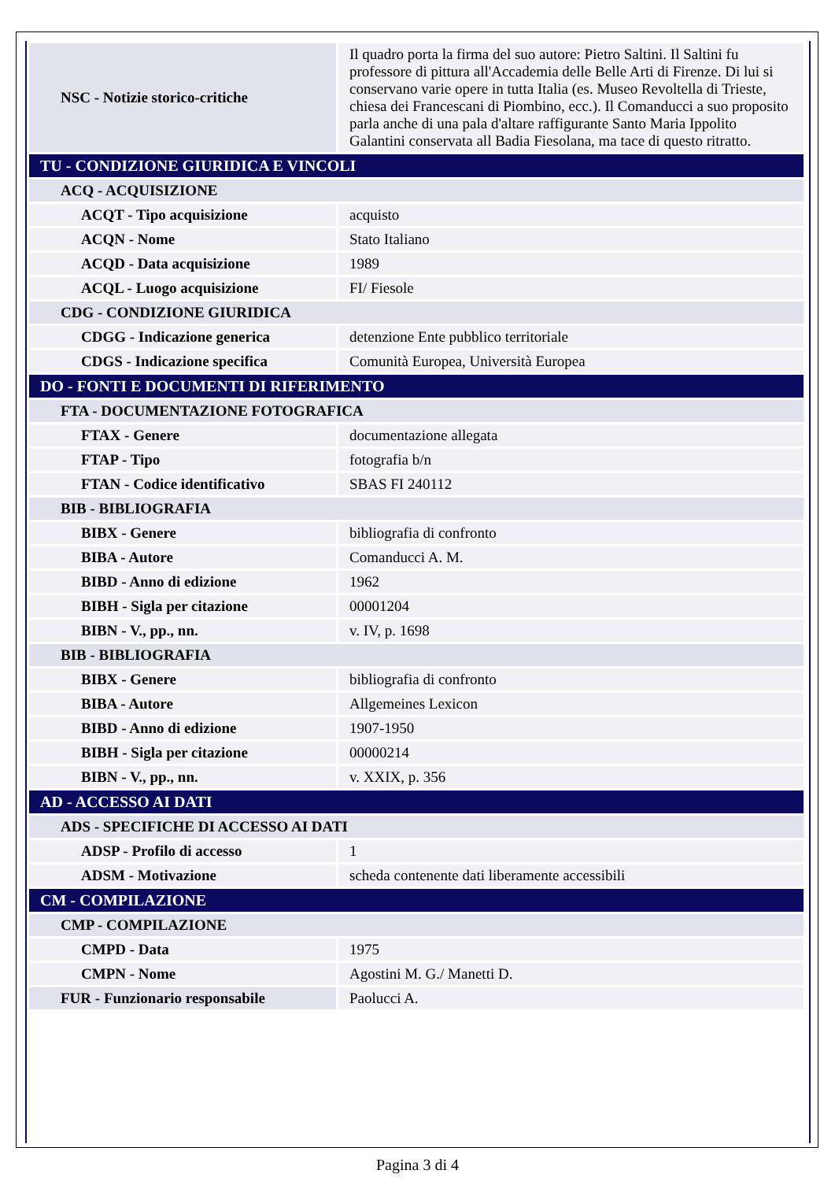| NSC - Notizie storico-critiche | Il quadro porta la firma del suo autore: Pietro Saltini. Il Saltini fu professore di pittura all'Accademia delle Belle Arti di Firenze. Di lui si conservano varie opere in tutta Italia (es. Museo Revoltella di Trieste, chiesa dei Francescani di Piombino, ecc.). Il Comanducci a suo proposito parla anche di una pala d'altare raffigurante Santo Maria Ippolito Galantini conservata all Badia Fiesolana, ma tace di questo ritratto. |
| TU - CONDIZIONE GIURIDICA E VINCOLI | |
| ACQ - ACQUISIZIONE | |
| ACQT - Tipo acquisizione | acquisto |
| ACQN - Nome | Stato Italiano |
| ACQD - Data acquisizione | 1989 |
| ACQL - Luogo acquisizione | FI/ Fiesole |
| CDG - CONDIZIONE GIURIDICA | |
| CDGG - Indicazione generica | detenzione Ente pubblico territoriale |
| CDGS - Indicazione specifica | Comunità Europea, Università Europea |
| DO - FONTI E DOCUMENTI DI RIFERIMENTO | |
| FTA - DOCUMENTAZIONE FOTOGRAFICA | |
| FTAX - Genere | documentazione allegata |
| FTAP - Tipo | fotografia b/n |
| FTAN - Codice identificativo | SBAS FI 240112 |
| BIB - BIBLIOGRAFIA | |
| BIBX - Genere | bibliografia di confronto |
| BIBA - Autore | Comanducci A. M. |
| BIBD - Anno di edizione | 1962 |
| BIBH - Sigla per citazione | 00001204 |
| BIBN - V., pp., nn. | v. IV, p. 1698 |
| BIB - BIBLIOGRAFIA | |
| BIBX - Genere | bibliografia di confronto |
| BIBA - Autore | Allgemeines Lexicon |
| BIBD - Anno di edizione | 1907-1950 |
| BIBH - Sigla per citazione | 00000214 |
| BIBN - V., pp., nn. | v. XXIX, p. 356 |
| AD - ACCESSO AI DATI | |
| ADS - SPECIFICHE DI ACCESSO AI DATI | |
| ADSP - Profilo di accesso | 1 |
| ADSM - Motivazione | scheda contenente dati liberamente accessibili |
| CM - COMPILAZIONE | |
| CMP - COMPILAZIONE | |
| CMPD - Data | 1975 |
| CMPN - Nome | Agostini M. G./ Manetti D. |
| FUR - Funzionario responsabile | Paolucci A. |
Pagina 3 di 4